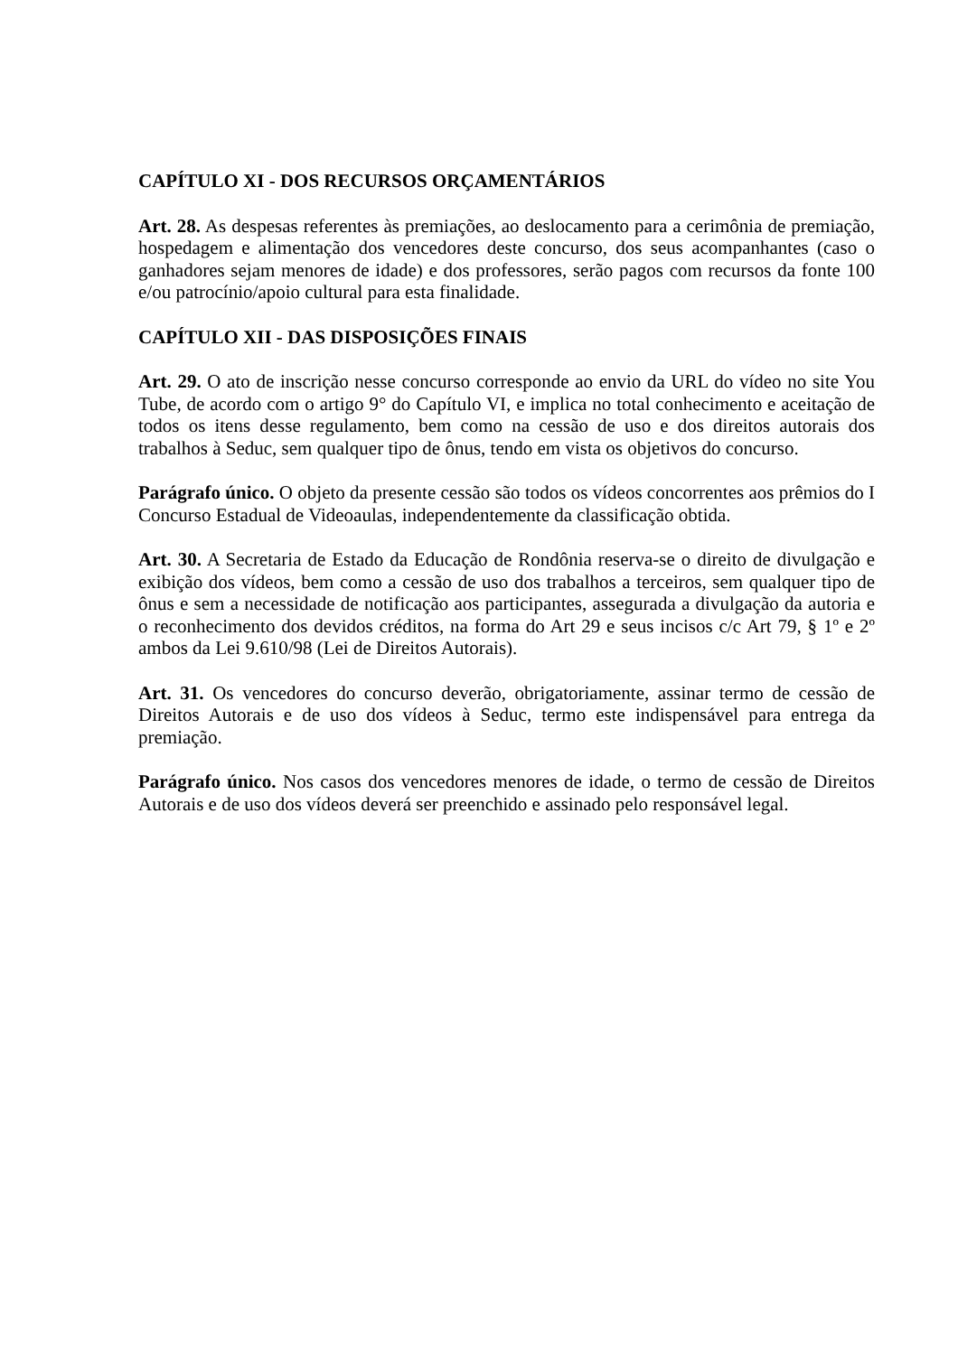CAPÍTULO XI - DOS RECURSOS ORÇAMENTÁRIOS
Art. 28. As despesas referentes às premiações, ao deslocamento para a cerimônia de premiação, hospedagem e alimentação dos vencedores deste concurso, dos seus acompanhantes (caso o ganhadores sejam menores de idade) e dos professores, serão pagos com recursos da fonte 100 e/ou patrocínio/apoio cultural para esta finalidade.
CAPÍTULO XII - DAS DISPOSIÇÕES FINAIS
Art. 29. O ato de inscrição nesse concurso corresponde ao envio da URL do vídeo no site You Tube, de acordo com o artigo 9° do Capítulo VI, e implica no total conhecimento e aceitação de todos os itens desse regulamento, bem como na cessão de uso e dos direitos autorais dos trabalhos à Seduc, sem qualquer tipo de ônus, tendo em vista os objetivos do concurso.
Parágrafo único. O objeto da presente cessão são todos os vídeos concorrentes aos prêmios do I Concurso Estadual de Videoaulas, independentemente da classificação obtida.
Art. 30. A Secretaria de Estado da Educação de Rondônia reserva-se o direito de divulgação e exibição dos vídeos, bem como a cessão de uso dos trabalhos a terceiros, sem qualquer tipo de ônus e sem a necessidade de notificação aos participantes, assegurada a divulgação da autoria e o reconhecimento dos devidos créditos, na forma do Art 29 e seus incisos c/c Art 79, § 1º e 2º ambos da Lei 9.610/98 (Lei de Direitos Autorais).
Art. 31. Os vencedores do concurso deverão, obrigatoriamente, assinar termo de cessão de Direitos Autorais e de uso dos vídeos à Seduc, termo este indispensável para entrega da premiação.
Parágrafo único. Nos casos dos vencedores menores de idade, o termo de cessão de Direitos Autorais e de uso dos vídeos deverá ser preenchido e assinado pelo responsável legal.